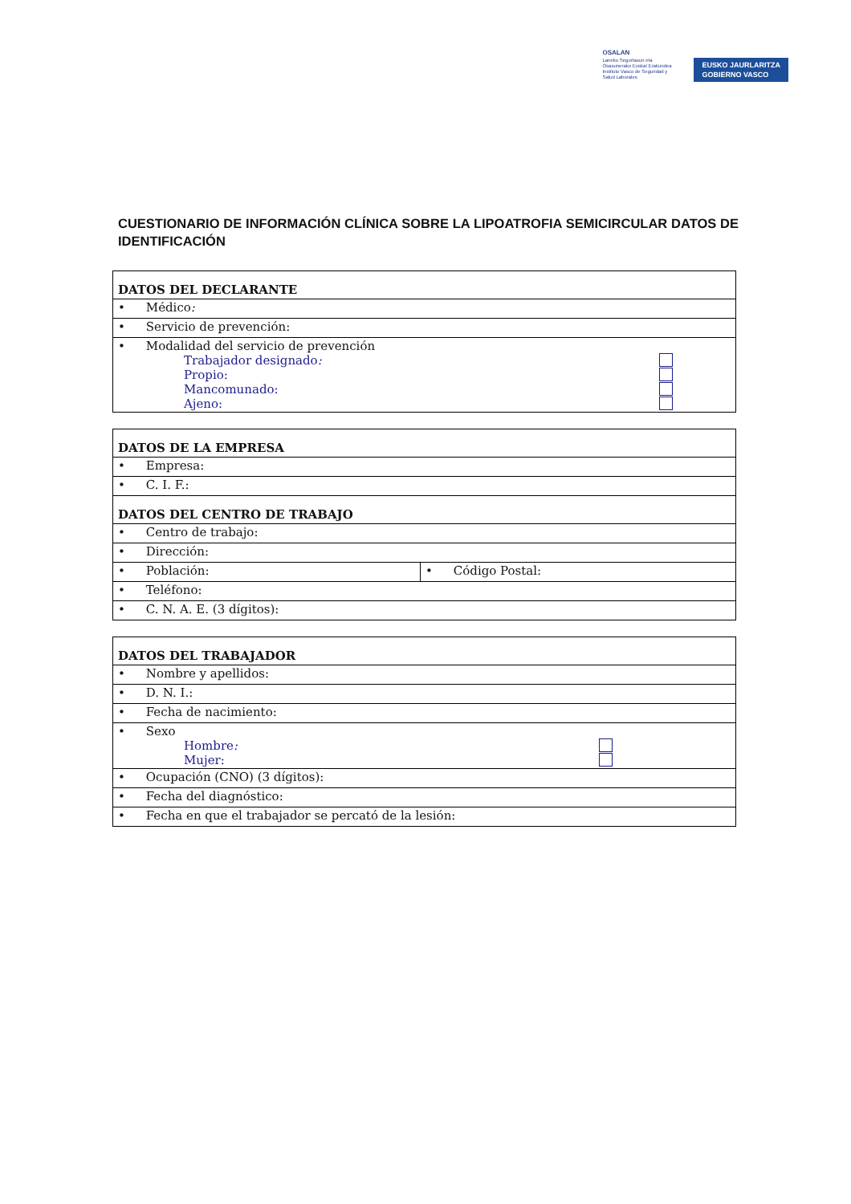OSALAN
Laneko Segurtasun eta
Osasunerako Euskal Erakundea
Instituto Vasco de Seguridad y
Salud Laborales
EUSKO JAURLARITZA
GOBIERNO VASCO
CUESTIONARIO DE INFORMACIÓN CLÍNICA SOBRE LA LIPOATROFIA SEMICIRCULAR DATOS DE IDENTIFICACIÓN
| DATOS DEL DECLARANTE |
| --- |
| • Médico : |
| • Servicio de prevención: |
| • Modalidad del servicio de prevención Trabajador designado : Propio: Mancomunado: Ajeno: |
| DATOS DE LA EMPRESA | |
| --- | --- |
| • Empresa: | |
| • C. I. F.: | |
| DATOS DEL CENTRO DE TRABAJO | |
| • Centro de trabajo: | |
| • Dirección: | |
| • Población: | • Código Postal: |
| • Teléfono: | |
| • C. N. A. E. (3 dígitos): | |
| DATOS DEL TRABAJADOR |
| --- |
| • Nombre y apellidos: |
| • D. N. I.: |
| • Fecha de nacimiento: |
| • Sexo Hombre : Mujer: |
| • Ocupación (CNO) (3 dígitos): |
| • Fecha del diagnóstico: |
| • Fecha en que el trabajador se percató de la lesión: |